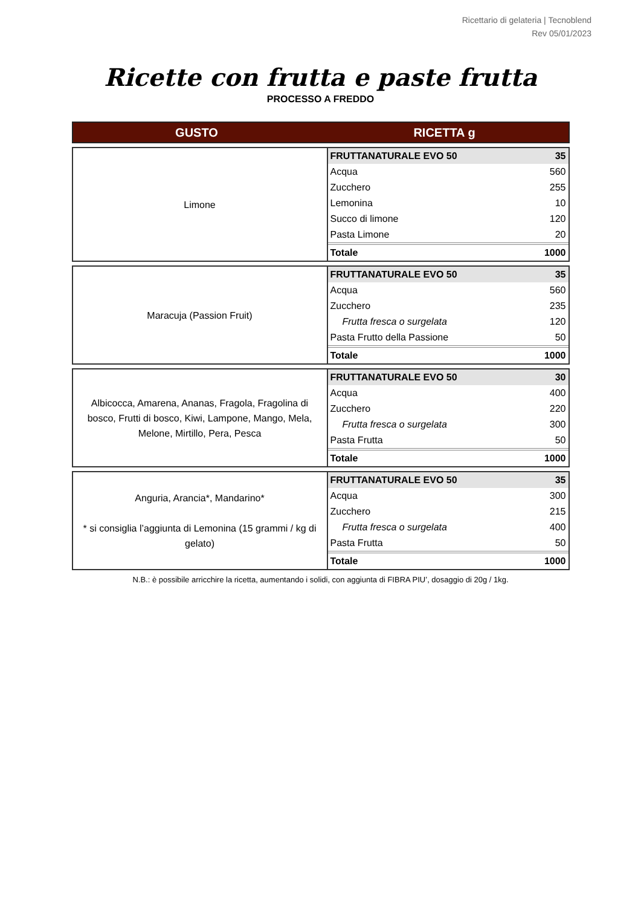Ricettario di gelateria | Tecnoblend
Rev 05/01/2023
Ricette con frutta e paste frutta
PROCESSO A FREDDO
GUSTO RICETTA g
| Limone | / FRUTTANATURALE EVO 50 / 35 / / Acqua / 560 / / Zucchero / 255 / / Lemonina / 10 / / Succo di limone / 120 / / Pasta Limone / 20 / / Totale / 1000 / |
| Maracuja (Passion Fruit) | / FRUTTANATURALE EVO 50 / 35 / / Acqua / 560 / / Zucchero / 235 / / Frutta fresca o surgelata / 120 / / Pasta Frutto della Passione / 50 / / Totale / 1000 / |
| Albicocca, Amarena, Ananas, Fragola, Fragolina di bosco, Frutti di bosco, Kiwi, Lampone, Mango, Mela, Melone, Mirtillo, Pera, Pesca | / FRUTTANATURALE EVO 50 / 30 / / Acqua / 400 / / Zucchero / 220 / / Frutta fresca o surgelata / 300 / / Pasta Frutta / 50 / / Totale / 1000 / |
| Anguria, Arancia*, Mandarino* * si consiglia l’aggiunta di Lemonina (15 grammi / kg di gelato) | / FRUTTANATURALE EVO 50 / 35 / / Acqua / 300 / / Zucchero / 215 / / Frutta fresca o surgelata / 400 / / Pasta Frutta / 50 / / Totale / 1000 / |
N.B.: è possibile arricchire la ricetta, aumentando i solidi, con aggiunta di FIBRA PIU’, dosaggio di 20g / 1kg.